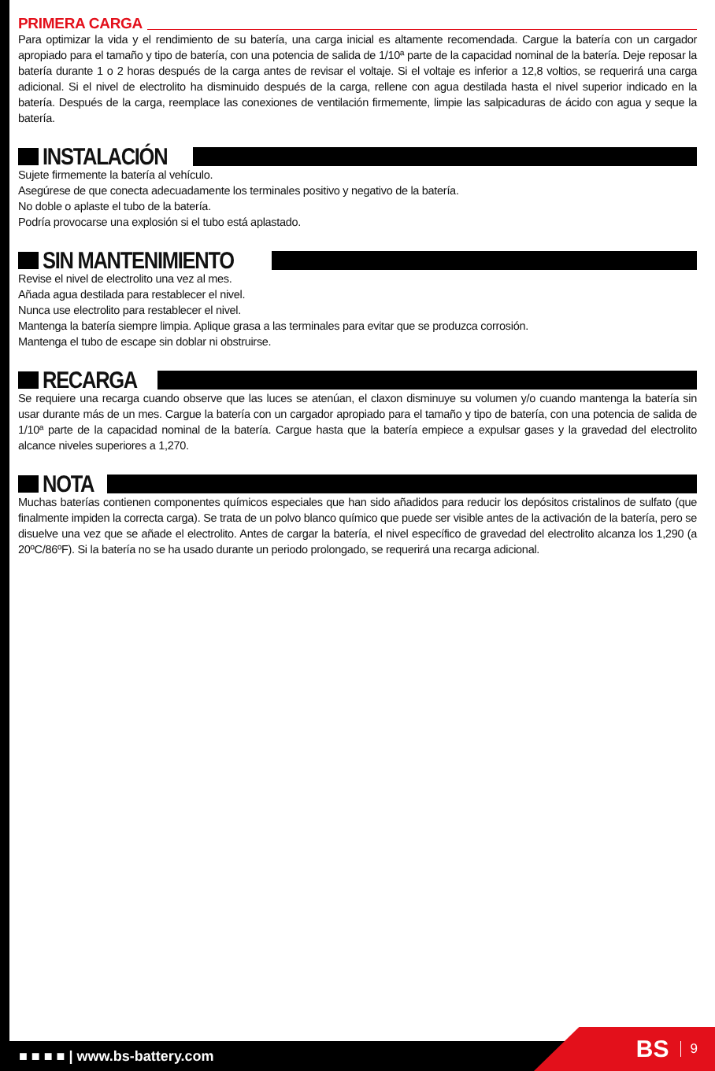PRIMERA CARGA
Para optimizar la vida y el rendimiento de su batería, una carga inicial es altamente recomendada. Cargue la batería con un cargador apropiado para el tamaño y tipo de batería, con una potencia de salida de 1/10ª parte de la capacidad nominal de la batería. Deje reposar la batería durante 1 o 2 horas después de la carga antes de revisar el voltaje. Si el voltaje es inferior a 12,8 voltios, se requerirá una carga adicional. Si el nivel de electrolito ha disminuido después de la carga, rellene con agua destilada hasta el nivel superior indicado en la batería. Después de la carga, reemplace las conexiones de ventilación firmemente, limpie las salpicaduras de ácido con agua y seque la batería.
INSTALACIÓN
Sujete firmemente la batería al vehículo.
Asegúrese de que conecta adecuadamente los terminales positivo y negativo de la batería.
No doble o aplaste el tubo de la batería.
Podría provocarse una explosión si el tubo está aplastado.
SIN MANTENIMIENTO
Revise el nivel de electrolito una vez al mes.
Añada agua destilada para restablecer el nivel.
Nunca use electrolito para restablecer el nivel.
Mantenga la batería siempre limpia. Aplique grasa a las terminales para evitar que se produzca corrosión.
Mantenga el tubo de escape sin doblar ni obstruirse.
RECARGA
Se requiere una recarga cuando observe que las luces se atenúan, el claxon disminuye su volumen y/o cuando mantenga la batería sin usar durante más de un mes. Cargue la batería con un cargador apropiado para el tamaño y tipo de batería, con una potencia de salida de 1/10ª parte de la capacidad nominal de la batería. Cargue hasta que la batería empiece a expulsar gases y la gravedad del electrolito alcance niveles superiores a 1,270.
NOTA
Muchas baterías contienen componentes químicos especiales que han sido añadidos para reducir los depósitos cristalinos de sulfato (que finalmente impiden la correcta carga). Se trata de un polvo blanco químico que puede ser visible antes de la activación de la batería, pero se disuelve una vez que se añade el electrolito. Antes de cargar la batería, el nivel específico de gravedad del electrolito alcanza los 1,290 (a 20ºC/86ºF). Si la batería no se ha usado durante un periodo prolongado, se requerirá una recarga adicional.
■ ■ ■ ■ | www.bs-battery.com BS 9